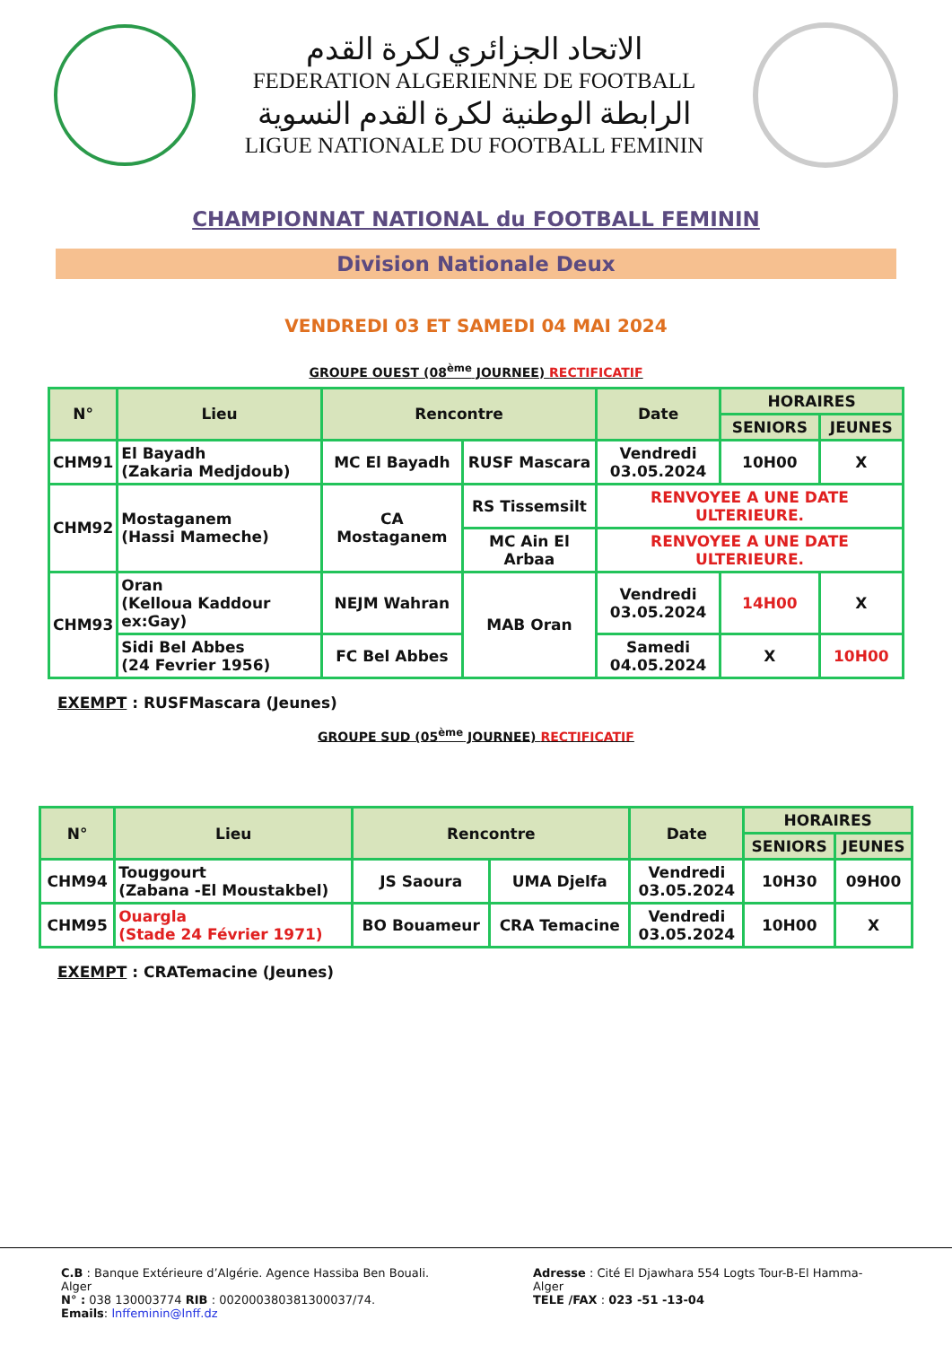الاتحاد الجزائري لكرة القدم
FEDERATION ALGERIENNE DE FOOTBALL
الرابطة الوطنية لكرة القدم النسوية
LIGUE NATIONALE DU FOOTBALL FEMININ
CHAMPIONNAT NATIONAL du FOOTBALL FEMININ
Division Nationale Deux
VENDREDI 03 ET SAMEDI 04 MAI 2024
GROUPE OUEST (08<sup>ème</sup> JOURNEE) RECTIFICATIF
| N° | Lieu | Rencontre | | Date | HORAIRES | |
| --- | --- | --- | --- | --- | --- | --- |
| | | | | | SENIORS | JEUNES |
| CHM91 | El Bayadh (Zakaria Medjdoub) | MC El Bayadh | RUSF Mascara | Vendredi 03.05.2024 | 10H00 | X |
| CHM92 | Mostaganem (Hassi Mameche) | CA Mostaganem | RS Tissemsilt | RENVOYEE A UNE DATE ULTERIEURE. | | |
| | | | MC Ain El Arbaa | RENVOYEE A UNE DATE ULTERIEURE. | | |
| CHM93 | Oran (Kelloua Kaddour ex:Gay) | NEJM Wahran | MAB Oran | Vendredi 03.05.2024 | 14H00 | X |
| | Sidi Bel Abbes (24 Fevrier 1956) | FC Bel Abbes | | Samedi 04.05.2024 | X | 10H00 |
EXEMPT : RUSFMascara (Jeunes)
GROUPE SUD (05<sup>ème</sup> JOURNEE) RECTIFICATIF
| N° | Lieu | Rencontre | | Date | HORAIRES | |
| --- | --- | --- | --- | --- | --- | --- |
| | | | | | SENIORS | JEUNES |
| CHM94 | Touggourt (Zabana -El Moustakbel) | JS Saoura | UMA Djelfa | Vendredi 03.05.2024 | 10H30 | 09H00 |
| CHM95 | Ouargla (Stade 24 Février 1971) | BO Bouameur | CRA Temacine | Vendredi 03.05.2024 | 10H00 | X |
EXEMPT : CRATemacine (Jeunes)
C.B : Banque Extérieure d’Algérie. Agence Hassiba Ben Bouali. Alger
N° : 038 130003774 RIB : 002000380381300037/74.
Emails: lnffeminin@lnff.dz
Adresse : Cité El Djawhara 554 Logts Tour-B-El Hamma-Alger
TELE /FAX : 023 -51 -13-04